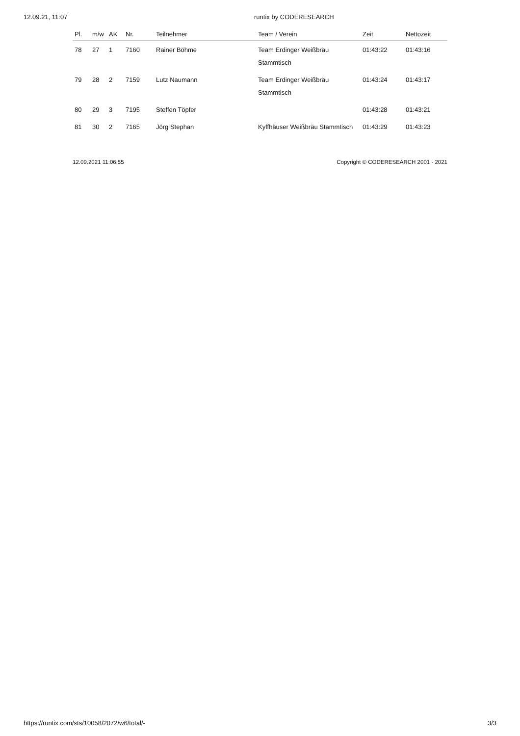12.09.21, 11:07 runtix by CODERESEARCH
| Pl. | m/w | AK | Nr. | Teilnehmer | Team / Verein | Zeit | Nettozeit |
| --- | --- | --- | --- | --- | --- | --- | --- |
| 78 | 27 | 1 | 7160 | Rainer Böhme | Team Erdinger Weißbräu Stammtisch | 01:43:22 | 01:43:16 |
| 79 | 28 | 2 | 7159 | Lutz Naumann | Team Erdinger Weißbräu Stammtisch | 01:43:24 | 01:43:17 |
| 80 | 29 | 3 | 7195 | Steffen Töpfer | | 01:43:28 | 01:43:21 |
| 81 | 30 | 2 | 7165 | Jörg Stephan | Kyffhäuser Weißbräu Stammtisch | 01:43:29 | 01:43:23 |
12.09.2021 11:06:55 Copyright © CODERESEARCH 2001 - 2021
https://runtix.com/sts/10058/2072/w6/total/- 3/3